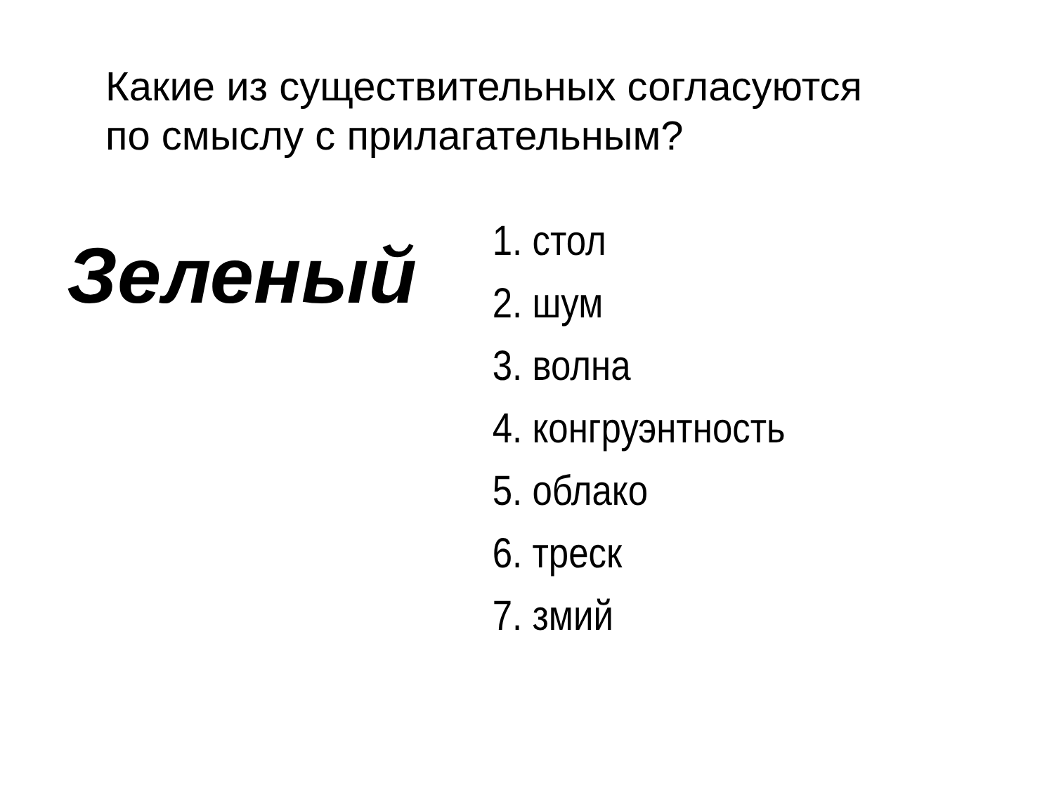Какие из существительных согласуются
по смыслу с прилагательным?
Зеленый
1. стол
2. шум
3. волна
4. конгруэнтность
5. облако
6. треск
7. змий